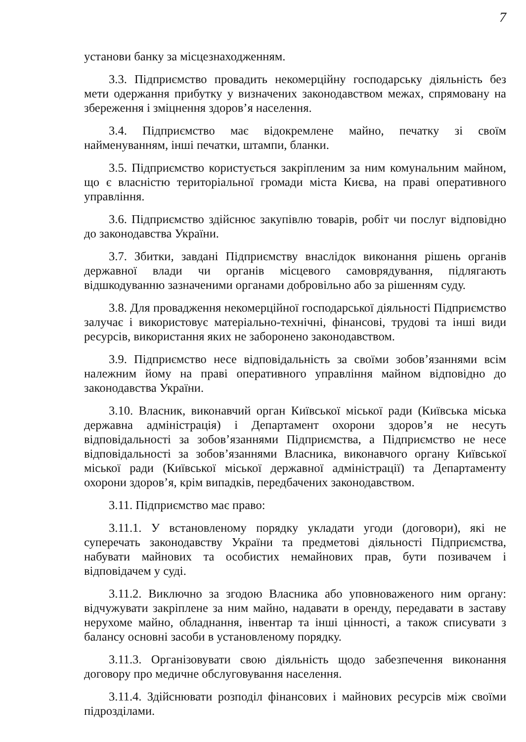7
установи банку за місцезнаходженням.
3.3. Підприємство провадить некомерційну господарську діяльність без мети одержання прибутку у визначених законодавством межах, спрямовану на збереження і зміцнення здоров’я населення.
3.4. Підприємство має відокремлене майно, печатку зі своїм найменуванням, інші печатки, штампи, бланки.
3.5. Підприємство користується закріпленим за ним комунальним майном, що є власністю територіальної громади міста Києва, на праві оперативного управління.
3.6. Підприємство здійснює закупівлю товарів, робіт чи послуг відповідно до законодавства України.
3.7. Збитки, завдані Підприємству внаслідок виконання рішень органів державної влади чи органів місцевого самоврядування, підлягають відшкодуванню зазначеними органами добровільно або за рішенням суду.
3.8. Для провадження некомерційної господарської діяльності Підприємство залучає і використовує матеріально-технічні, фінансові, трудові та інші види ресурсів, використання яких не заборонено законодавством.
3.9. Підприємство несе відповідальність за своїми зобов’язаннями всім належним йому на праві оперативного управління майном відповідно до законодавства України.
3.10. Власник, виконавчий орган Київської міської ради (Київська міська державна адміністрація) і Департамент охорони здоров’я не несуть відповідальності за зобов’язаннями Підприємства, а Підприємство не несе відповідальності за зобов’язаннями Власника, виконавчого органу Київської міської ради (Київської міської державної адміністрації) та Департаменту охорони здоров’я, крім випадків, передбачених законодавством.
3.11. Підприємство має право:
3.11.1. У встановленому порядку укладати угоди (договори), які не суперечать законодавству України та предметові діяльності Підприємства, набувати майнових та особистих немайнових прав, бути позивачем і відповідачем у суді.
3.11.2. Виключно за згодою Власника або уповноваженого ним органу: відчужувати закріплене за ним майно, надавати в оренду, передавати в заставу нерухоме майно, обладнання, інвентар та інші цінності, а також списувати з балансу основні засоби в установленому порядку.
3.11.3. Організовувати свою діяльність щодо забезпечення виконання договору про медичне обслуговування населення.
3.11.4. Здійснювати розподіл фінансових і майнових ресурсів між своїми підрозділами.